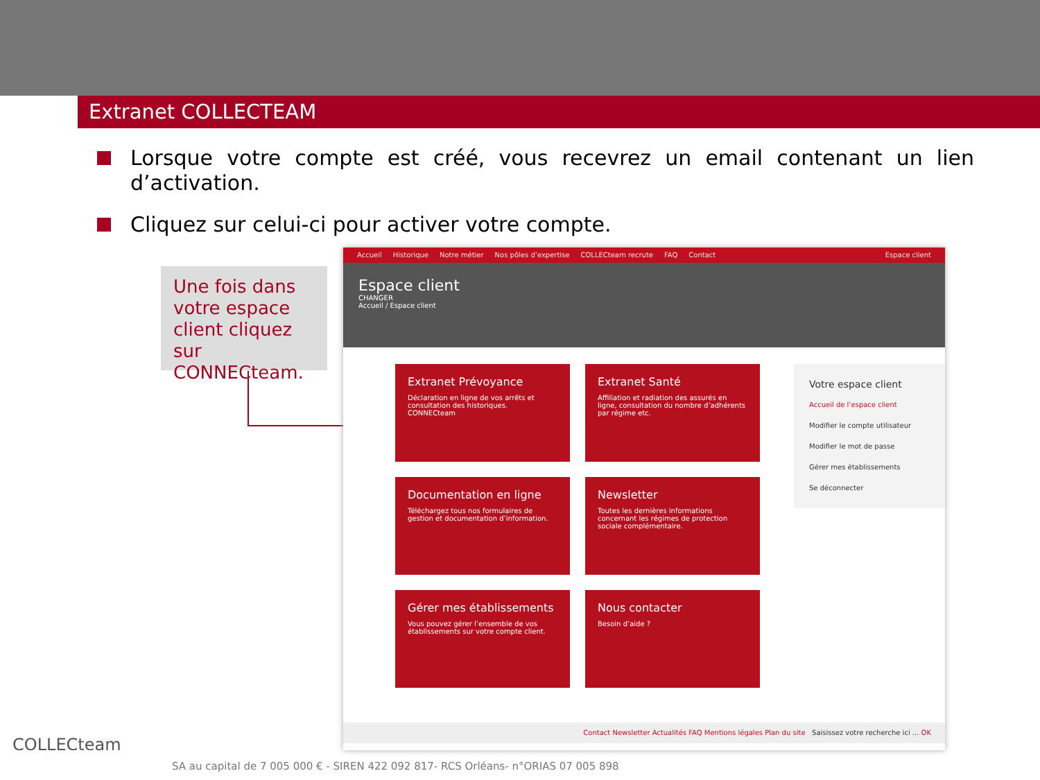Extranet COLLECTEAM
Lorsque votre compte est créé, vous recevrez un email contenant un lien d’activation.
Cliquez sur celui-ci pour activer votre compte.
Une fois dans votre espace client cliquez sur CONNECteam.
Accueil Historique Notre métier Nos pôles d’expertise COLLECteam recrute FAQ Contact Espace client
Espace client
CHANGER
Accueil / Espace client
Extranet Prévoyance
Déclaration en ligne de vos arrêts et consultation des historiques.
CONNECteam
Extranet Santé
Affiliation et radiation des assurés en ligne, consultation du nombre d’adhérents par régime etc.
Documentation en ligne
Téléchargez tous nos formulaires de gestion et documentation d’information.
Newsletter
Toutes les dernières informations concernant les régimes de protection sociale complémentaire.
Gérer mes établissements
Vous pouvez gérer l’ensemble de vos établissements sur votre compte client.
Nous contacter
Besoin d’aide ?
Votre espace client
Accueil de l’espace client
Modifier le compte utilisateur
Modifier le mot de passe
Gérer mes établissements
Se déconnecter
Contact Newsletter Actualités FAQ Mentions légales Plan du site Saisissez votre recherche ici ... OK
COLLECteam
SA au capital de 7 005 000 € - SIREN 422 092 817- RCS Orléans- n°ORIAS 07 005 898